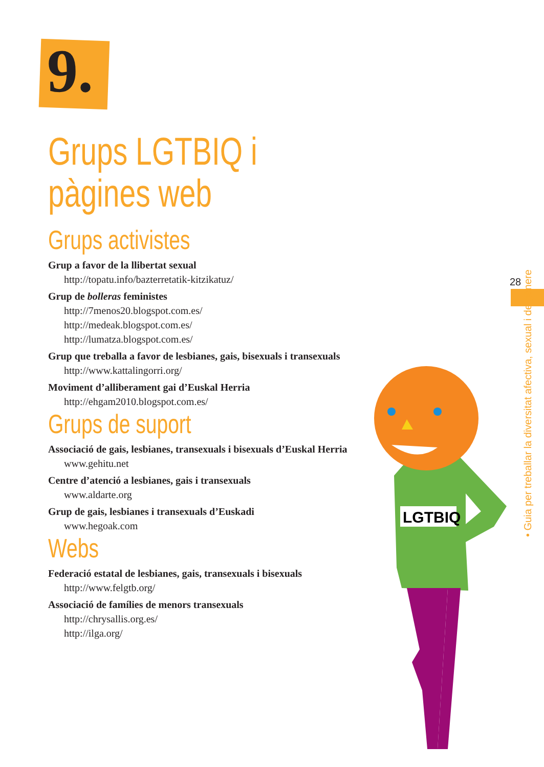9.
28
• Guia per treballar la diversitat afectiva, sexual i de gènere
LGTBIQ
Grups LGTBIQ i
pàgines web
Grups activistes
Grup a favor de la llibertat sexual
http://topatu.info/bazterretatik-kitzikatuz/
Grup de bolleras feministes
http://7menos20.blogspot.com.es/
http://medeak.blogspot.com.es/
http://lumatza.blogspot.com.es/
Grup que treballa a favor de lesbianes, gais, bisexuals i transexuals
http://www.kattalingorri.org/
Moviment d’alliberament gai d’Euskal Herria
http://ehgam2010.blogspot.com.es/
Grups de suport
Associació de gais, lesbianes, transexuals i bisexuals d’Euskal Herria
www.gehitu.net
Centre d’atenció a lesbianes, gais i transexuals
www.aldarte.org
Grup de gais, lesbianes i transexuals d’Euskadi
www.hegoak.com
Webs
Federació estatal de lesbianes, gais, transexuals i bisexuals
http://www.felgtb.org/
Associació de famílies de menors transexuals
http://chrysallis.org.es/
http://ilga.org/